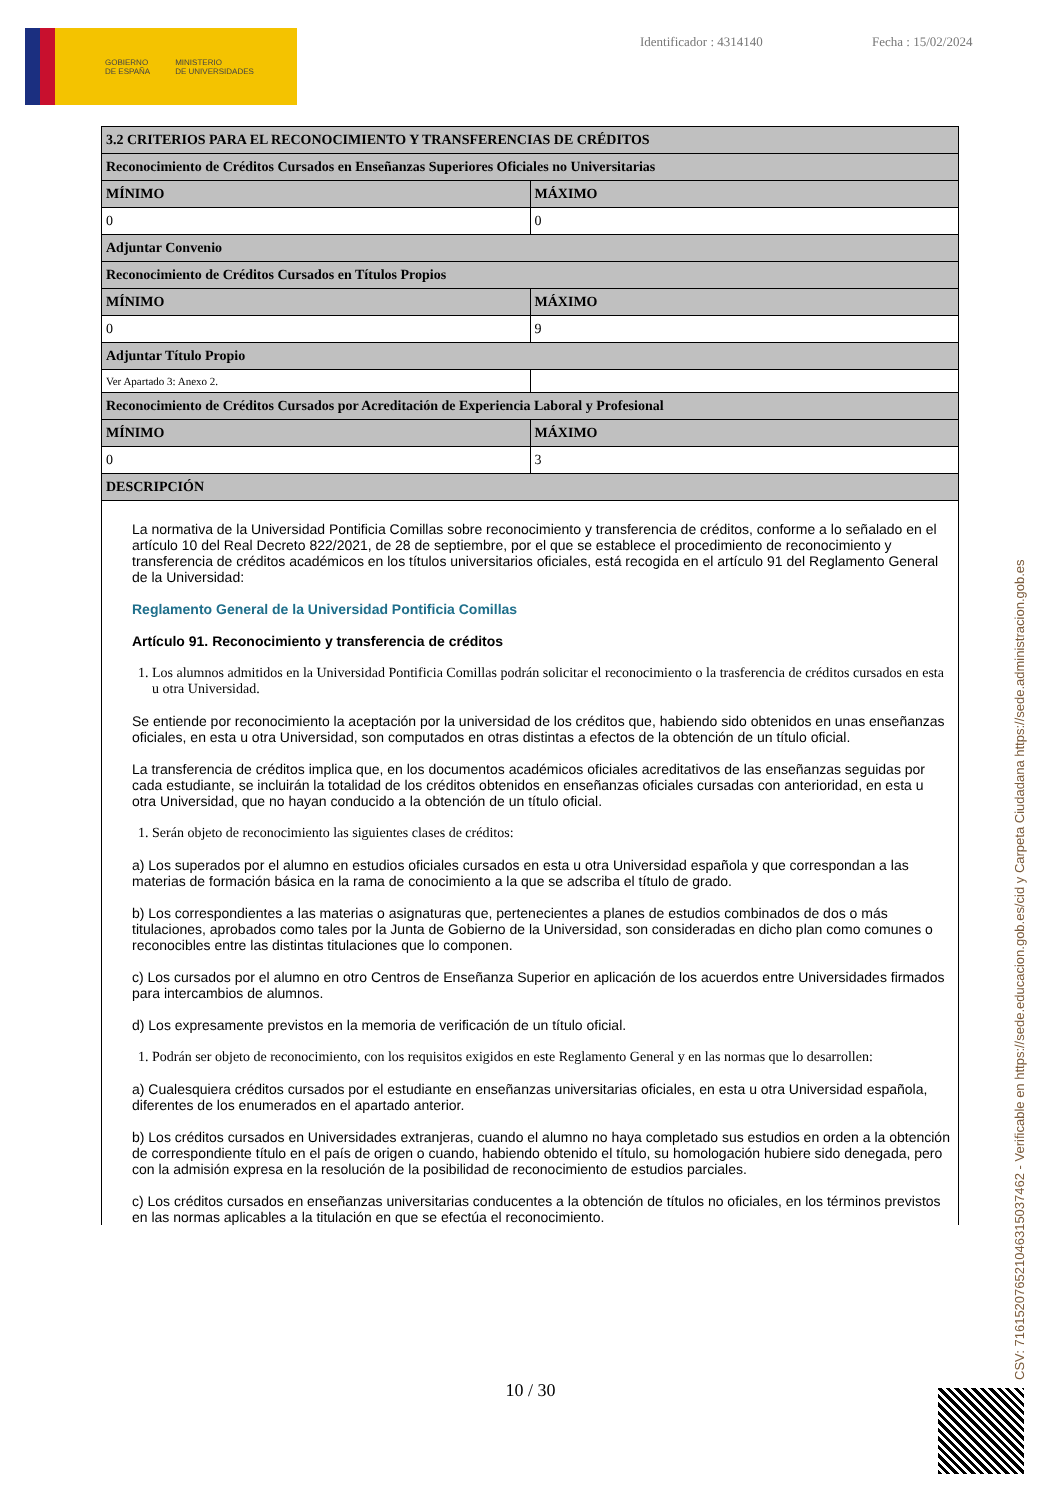GOBIERNO
DE ESPAÑA MINISTERIO
DE UNIVERSIDADES
Identificador : 4314140 Fecha : 15/02/2024
| 3.2 CRITERIOS PARA EL RECONOCIMIENTO Y TRANSFERENCIAS DE CRÉDITOS | |
| --- | --- |
| Reconocimiento de Créditos Cursados en Enseñanzas Superiores Oficiales no Universitarias | |
| MÍNIMO | MÁXIMO |
| 0 | 0 |
| Adjuntar Convenio | |
| Reconocimiento de Créditos Cursados en Títulos Propios | |
| MÍNIMO | MÁXIMO |
| 0 | 9 |
| Adjuntar Título Propio | |
| Ver Apartado 3: Anexo 2. | |
| Reconocimiento de Créditos Cursados por Acreditación de Experiencia Laboral y Profesional | |
| MÍNIMO | MÁXIMO |
| 0 | 3 |
| DESCRIPCIÓN | |
| La normativa de la Universidad Pontificia Comillas sobre reconocimiento y transferencia de créditos, conforme a lo señalado en el artículo 10 del Real Decreto 822/2021, de 28 de septiembre, por el que se establece el procedimiento de reconocimiento y transferencia de créditos académicos en los títulos universitarios oficiales, está recogida en el artículo 91 del Reglamento General de la Universidad: Reglamento General de la Universidad Pontificia Comillas Artículo 91. Reconocimiento y transferencia de créditos 1. Los alumnos admitidos en la Universidad Pontificia Comillas podrán solicitar el reconocimiento o la trasferencia de créditos cursados en esta u otra Universidad. Se entiende por reconocimiento la aceptación por la universidad de los créditos que, habiendo sido obtenidos en unas enseñanzas oficiales, en esta u otra Universidad, son computados en otras distintas a efectos de la obtención de un título oficial. La transferencia de créditos implica que, en los documentos académicos oficiales acreditativos de las enseñanzas seguidas por cada estudiante, se incluirán la totalidad de los créditos obtenidos en enseñanzas oficiales cursadas con anterioridad, en esta u otra Universidad, que no hayan conducido a la obtención de un título oficial. 1. Serán objeto de reconocimiento las siguientes clases de créditos: a) Los superados por el alumno en estudios oficiales cursados en esta u otra Universidad española y que correspondan a las materias de formación básica en la rama de conocimiento a la que se adscriba el título de grado. b) Los correspondientes a las materias o asignaturas que, pertenecientes a planes de estudios combinados de dos o más titulaciones, aprobados como tales por la Junta de Gobierno de la Universidad, son consideradas en dicho plan como comunes o reconocibles entre las distintas titulaciones que lo componen. c) Los cursados por el alumno en otro Centros de Enseñanza Superior en aplicación de los acuerdos entre Universidades firmados para intercambios de alumnos. d) Los expresamente previstos en la memoria de verificación de un título oficial. 1. Podrán ser objeto de reconocimiento, con los requisitos exigidos en este Reglamento General y en las normas que lo desarrollen: a) Cualesquiera créditos cursados por el estudiante en enseñanzas universitarias oficiales, en esta u otra Universidad española, diferentes de los enumerados en el apartado anterior. b) Los créditos cursados en Universidades extranjeras, cuando el alumno no haya completado sus estudios en orden a la obtención de correspondiente título en el país de origen o cuando, habiendo obtenido el título, su homologación hubiere sido denegada, pero con la admisión expresa en la resolución de la posibilidad de reconocimiento de estudios parciales. c) Los créditos cursados en enseñanzas universitarias conducentes a la obtención de títulos no oficiales, en los términos previstos en las normas aplicables a la titulación en que se efectúa el reconocimiento. | |
10 / 30 CSV: 716152076521046315037462 - Verificable en https://sede.educacion.gob.es/cid y Carpeta Ciudadana https://sede.administracion.gob.es